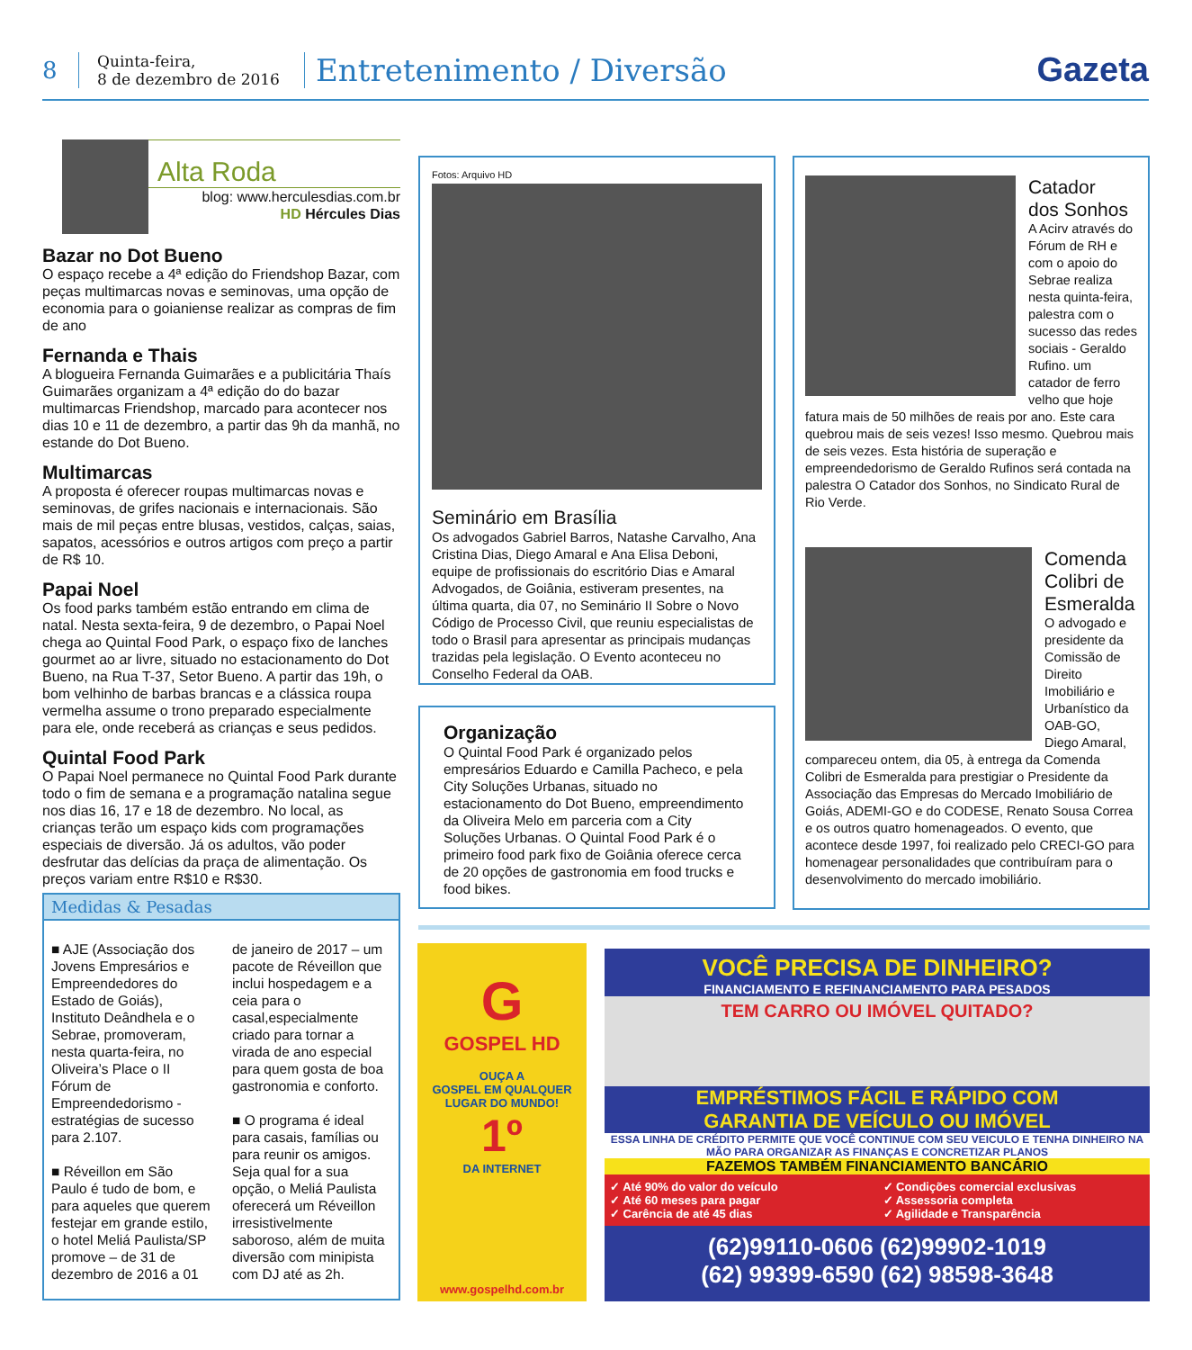8
Quinta-feira,
8 de dezembro de 2016
Entretenimento / Diversão Gazeta
Alta Roda
blog: www.herculesdias.com.br
HD Hércules Dias
Bazar no Dot Bueno
O espaço recebe a 4ª edição do Friendshop Bazar, com peças multimarcas novas e seminovas, uma opção de economia para o goianiense realizar as compras de fim de ano
Fernanda e Thais
A blogueira Fernanda Guimarães e a publicitária Thaís Guimarães organizam a 4ª edição do do bazar multimarcas Friendshop, marcado para acontecer nos dias 10 e 11 de dezembro, a partir das 9h da manhã, no estande do Dot Bueno.
Multimarcas
A proposta é oferecer roupas multimarcas novas e seminovas, de grifes nacionais e internacionais. São mais de mil peças entre blusas, vestidos, calças, saias, sapatos, acessórios e outros artigos com preço a partir de R$ 10.
Papai Noel
Os food parks também estão entrando em clima de natal. Nesta sexta-feira, 9 de dezembro, o Papai Noel chega ao Quintal Food Park, o espaço fixo de lanches gourmet ao ar livre, situado no estacionamento do Dot Bueno, na Rua T-37, Setor Bueno. A partir das 19h, o bom velhinho de barbas brancas e a clássica roupa vermelha assume o trono preparado especialmente para ele, onde receberá as crianças e seus pedidos.
Quintal Food Park
O Papai Noel permanece no Quintal Food Park durante todo o fim de semana e a programação natalina segue nos dias 16, 17 e 18 de dezembro. No local, as crianças terão um espaço kids com programações especiais de diversão. Já os adultos, vão poder desfrutar das delícias da praça de alimentação. Os preços variam entre R$10 e R$30.
Fotos: Arquivo HD
Seminário em Brasília
Os advogados Gabriel Barros, Natashe Carvalho, Ana Cristina Dias, Diego Amaral e Ana Elisa Deboni, equipe de profissionais do escritório Dias e Amaral Advogados, de Goiânia, estiveram presentes, na última quarta, dia 07, no Seminário II Sobre o Novo Código de Processo Civil, que reuniu especialistas de todo o Brasil para apresentar as principais mudanças trazidas pela legislação. O Evento aconteceu no Conselho Federal da OAB.
Organização
O Quintal Food Park é organizado pelos empresários Eduardo e Camilla Pacheco, e pela City Soluções Urbanas, situado no estacionamento do Dot Bueno, empreendimento da Oliveira Melo em parceria com a City Soluções Urbanas. O Quintal Food Park é o primeiro food park fixo de Goiânia oferece cerca de 20 opções de gastronomia em food trucks e food bikes.
Catador
dos Sonhos
A Acirv através do Fórum de RH e com o apoio do Sebrae realiza nesta quinta-feira, palestra com o sucesso das redes sociais - Geraldo Rufino. um catador de ferro velho que hoje fatura mais de 50 milhões de reais por ano. Este cara quebrou mais de seis vezes! Isso mesmo. Quebrou mais de seis vezes. Esta história de superação e empreendedorismo de Geraldo Rufinos será contada na palestra O Catador dos Sonhos, no Sindicato Rural de Rio Verde.
Comenda Colibri de Esmeralda
O advogado e presidente da Comissão de Direito Imobiliário e Urbanístico da OAB-GO, Diego Amaral, compareceu ontem, dia 05, à entrega da Comenda Colibri de Esmeralda para prestigiar o Presidente da Associação das Empresas do Mercado Imobiliário de Goiás, ADEMI-GO e do CODESE, Renato Sousa Correa e os outros quatro homenageados. O evento, que acontece desde 1997, foi realizado pelo CRECI-GO para homenagear personalidades que contribuíram para o desenvolvimento do mercado imobiliário.
Medidas & Pesadas
■ AJE (Associação dos Jovens Empresários e Empreendedores do Estado de Goiás), Instituto Deândhela e o Sebrae, promoveram, nesta quarta-feira, no Oliveira’s Place o II Fórum de Empreendedorismo - estratégias de sucesso para 2.107.
■ Réveillon em São Paulo é tudo de bom, e para aqueles que querem festejar em grande estilo, o hotel Meliá Paulista/SP promove – de 31 de dezembro de 2016 a 01 de janeiro de 2017 – um pacote de Réveillon que inclui hospedagem e a ceia para o casal,especialmente criado para tornar a virada de ano especial para quem gosta de boa gastronomia e conforto.
■ O programa é ideal para casais, famílias ou para reunir os amigos. Seja qual for a sua opção, o Meliá Paulista oferecerá um Réveillon irresistivelmente saboroso, além de muita diversão com minipista com DJ até as 2h.
G
GOSPEL HD
OUÇA A
GOSPEL EM QUALQUER
LUGAR DO MUNDO!
1º
DA INTERNET
www.gospelhd.com.br
VOCÊ PRECISA DE DINHEIRO?
FINANCIAMENTO E REFINANCIAMENTO PARA PESADOS
TEM CARRO OU IMÓVEL QUITADO?
EMPRÉSTIMOS FÁCIL E RÁPIDO COM
GARANTIA DE VEÍCULO OU IMÓVEL
ESSA LINHA DE CRÉDITO PERMITE QUE VOCÊ CONTINUE COM SEU VEICULO E TENHA DINHEIRO NA MÃO PARA ORGANIZAR AS FINANÇAS E CONCRETIZAR PLANOS
FAZEMOS TAMBÉM FINANCIAMENTO BANCÁRIO
✓ Até 90% do valor do veículo
✓ Até 60 meses para pagar
✓ Carência de até 45 dias
✓ Condições comercial exclusivas
✓ Assessoria completa
✓ Agilidade e Transparência
(62)99110-0606 (62)99902-1019
(62) 99399-6590 (62) 98598-3648